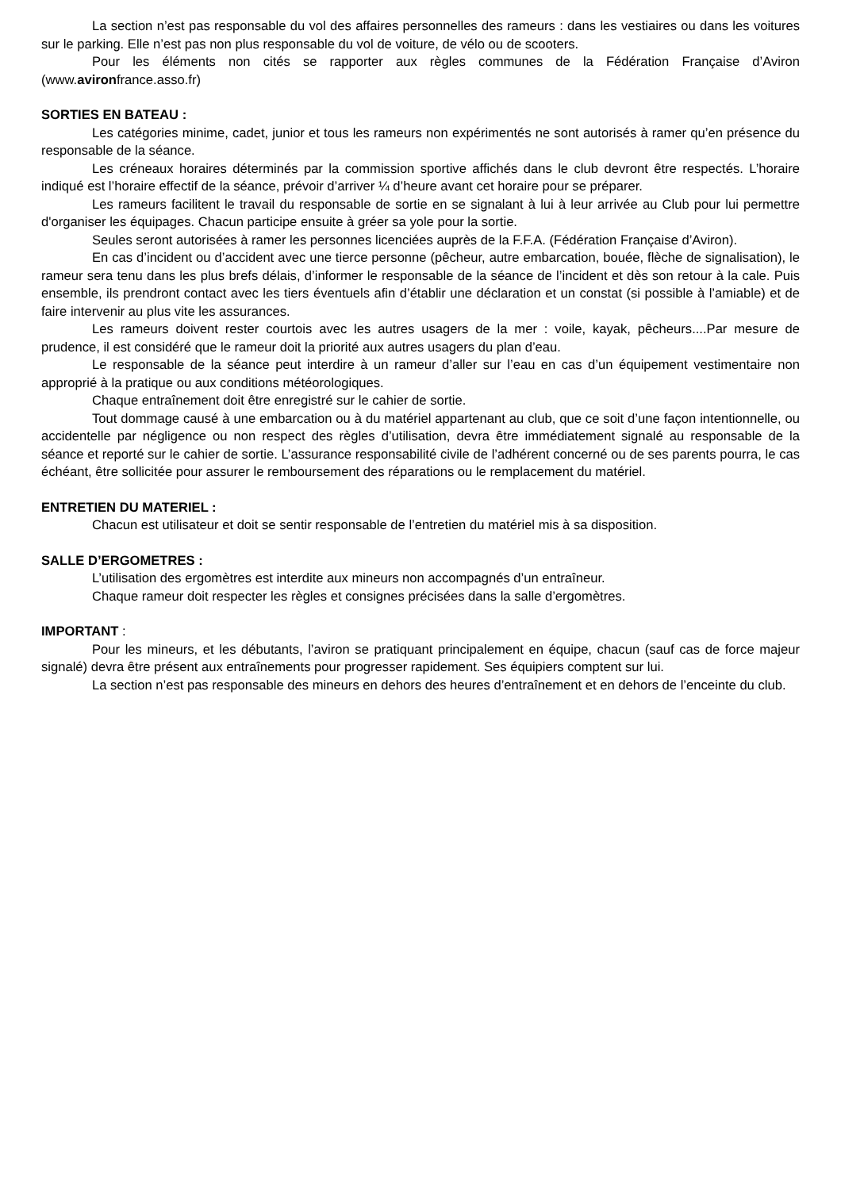La section n’est pas responsable du vol des affaires personnelles des rameurs : dans les vestiaires ou dans les voitures sur le parking. Elle n’est pas non plus responsable du vol de voiture, de vélo ou de scooters.
Pour les éléments non cités se rapporter aux règles communes de la Fédération Française d’Aviron (www.avironfrance.asso.fr)
SORTIES EN BATEAU :
Les catégories minime, cadet, junior et tous les rameurs non expérimentés ne sont autorisés à ramer qu’en présence du responsable de la séance.
Les créneaux horaires déterminés par la commission sportive affichés dans le club devront être respectés. L’horaire indiqué est l’horaire effectif de la séance, prévoir d’arriver ¼ d’heure avant cet horaire pour se préparer.
Les rameurs facilitent le travail du responsable de sortie en se signalant à lui à leur arrivée au Club pour lui permettre d'organiser les équipages. Chacun participe ensuite à gréer sa yole pour la sortie.
Seules seront autorisées à ramer les personnes licenciées auprès de la F.F.A. (Fédération Française d’Aviron).
En cas d’incident ou d’accident avec une tierce personne (pêcheur, autre embarcation, bouée, flèche de signalisation), le rameur sera tenu dans les plus brefs délais, d’informer le responsable de la séance de l’incident et dès son retour à la cale. Puis ensemble, ils prendront contact avec les tiers éventuels afin d’établir une déclaration et un constat (si possible à l’amiable) et de faire intervenir au plus vite les assurances.
Les rameurs doivent rester courtois avec les autres usagers de la mer : voile, kayak, pêcheurs....Par mesure de prudence, il est considéré que le rameur doit la priorité aux autres usagers du plan d’eau.
Le responsable de la séance peut interdire à un rameur d’aller sur l’eau en cas d’un équipement vestimentaire non approprié à la pratique ou aux conditions météorologiques.
Chaque entraînement doit être enregistré sur le cahier de sortie.
Tout dommage causé à une embarcation ou à du matériel appartenant au club, que ce soit d’une façon intentionnelle, ou accidentelle par négligence ou non respect des règles d’utilisation, devra être immédiatement signalé au responsable de la séance et reporté sur le cahier de sortie. L’assurance responsabilité civile de l’adhérent concerné ou de ses parents pourra, le cas échéant, être sollicitée pour assurer le remboursement des réparations ou le remplacement du matériel.
ENTRETIEN DU MATERIEL :
Chacun est utilisateur et doit se sentir responsable de l’entretien du matériel mis à sa disposition.
SALLE D’ERGOMETRES :
L’utilisation des ergomètres est interdite aux mineurs non accompagnés d’un entraîneur.
Chaque rameur doit respecter les règles et consignes précisées dans la salle d’ergomètres.
IMPORTANT :
Pour les mineurs, et les débutants, l’aviron se pratiquant principalement en équipe, chacun (sauf cas de force majeur signalé) devra être présent aux entraînements pour progresser rapidement. Ses équipiers comptent sur lui.
La section n’est pas responsable des mineurs en dehors des heures d’entraînement et en dehors de l’enceinte du club.